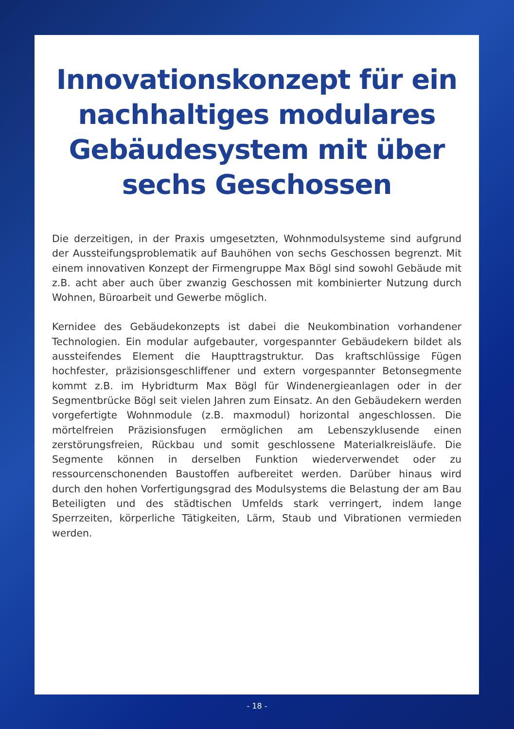Innovationskonzept für ein nachhaltiges modulares Gebäudesystem mit über sechs Geschossen
Die derzeitigen, in der Praxis umgesetzten, Wohnmodulsysteme sind aufgrund der Aussteifungsproblematik auf Bauhöhen von sechs Geschossen begrenzt. Mit einem innovativen Konzept der Firmengruppe Max Bögl sind sowohl Gebäude mit z.B. acht aber auch über zwanzig Geschossen mit kombinierter Nutzung durch Wohnen, Büroarbeit und Gewerbe möglich.
Kernidee des Gebäudekonzepts ist dabei die Neukombination vorhandener Technologien. Ein modular aufgebauter, vorgespannter Gebäudekern bildet als aussteifendes Element die Haupttragstruktur. Das kraftschlüssige Fügen hochfester, präzisionsgeschliffener und extern vorgespannter Betonsegmente kommt z.B. im Hybridturm Max Bögl für Windenergieanlagen oder in der Segmentbrücke Bögl seit vielen Jahren zum Einsatz. An den Gebäudekern werden vorgefertigte Wohnmodule (z.B. maxmodul) horizontal angeschlossen. Die mörtelfreien Präzisionsfugen ermöglichen am Lebenszyklusende einen zerstörungsfreien, Rückbau und somit geschlossene Materialkreisläufe. Die Segmente können in derselben Funktion wiederverwendet oder zu ressourcenschonenden Baustoffen aufbereitet werden. Darüber hinaus wird durch den hohen Vorfertigungsgrad des Modulsystems die Belastung der am Bau Beteiligten und des städtischen Umfelds stark verringert, indem lange Sperrzeiten, körperliche Tätigkeiten, Lärm, Staub und Vibrationen vermieden werden.
- 18 -